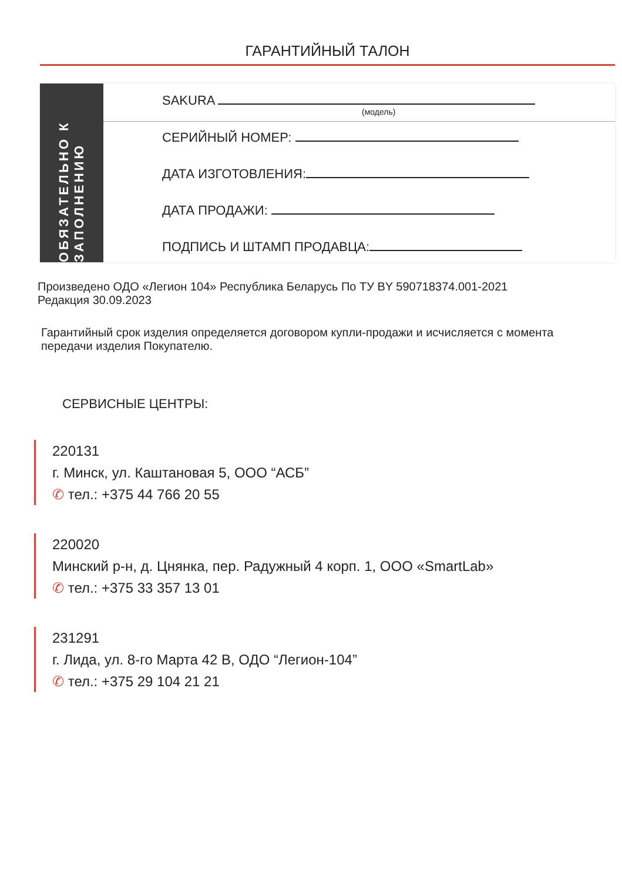ГАРАНТИЙНЫЙ ТАЛОН
ОБЯЗАТЕЛЬНО К ЗАПОЛНЕНИЮ
SAKURA
(модель)
СЕРИЙНЫЙ НОМЕР:
ДАТА ИЗГОТОВЛЕНИЯ:
ДАТА ПРОДАЖИ:
ПОДПИСЬ И ШТАМП ПРОДАВЦА:
Произведено ОДО «Легион 104» Республика Беларусь По ТУ BY 590718374.001-2021
Редакция 30.09.2023
Гарантийный срок изделия определяется договором купли-продажи и исчисляется с момента передачи изделия Покупателю.
СЕРВИСНЫЕ ЦЕНТРЫ:
220131
г. Минск, ул. Каштановая 5, ООО “АСБ”
✆ тел.: +375 44 766 20 55
220020
Минский р-н, д. Цнянка, пер. Радужный 4 корп. 1, ООО «SmartLab»
✆ тел.: +375 33 357 13 01
231291
г. Лида, ул. 8-го Марта 42 В, ОДО “Легион-104”
✆ тел.: +375 29 104 21 21